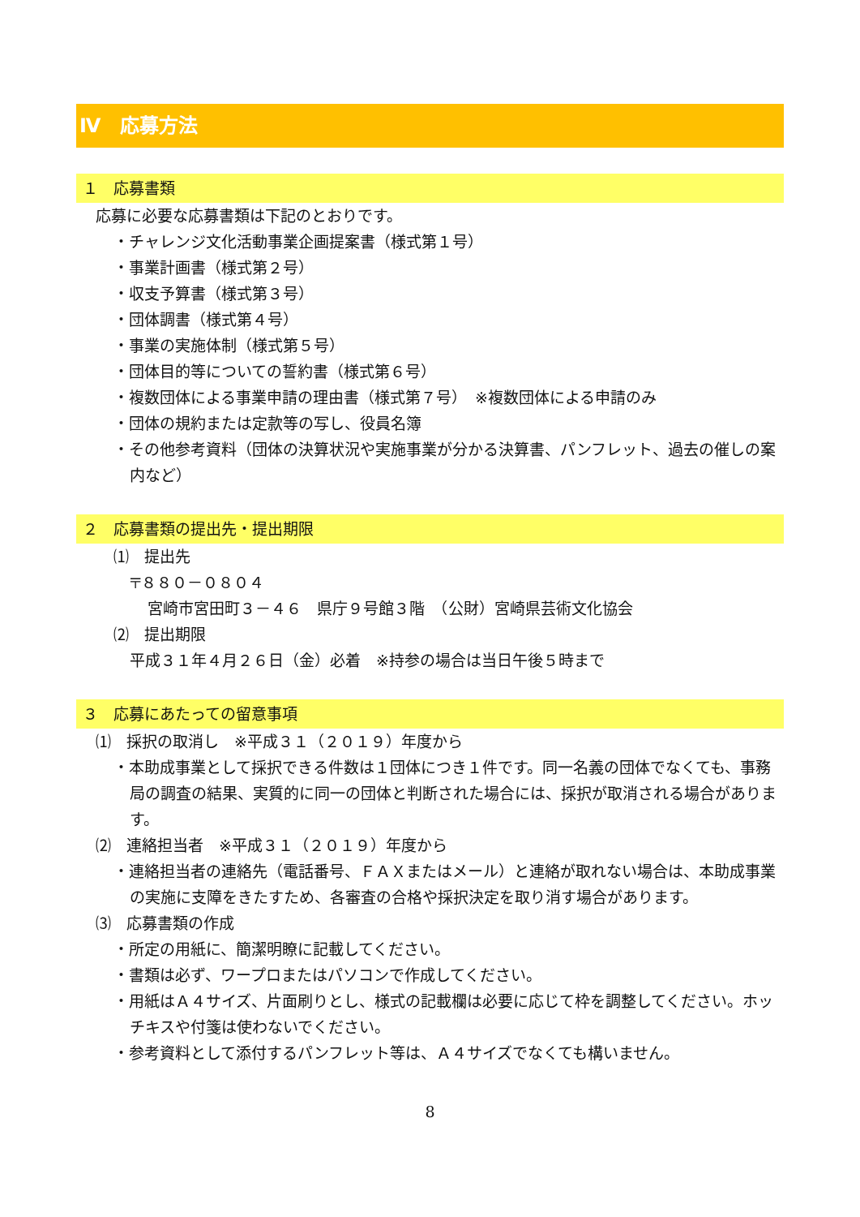Ⅳ　応募方法
１　応募書類
応募に必要な応募書類は下記のとおりです。
・チャレンジ文化活動事業企画提案書（様式第１号）
・事業計画書（様式第２号）
・収支予算書（様式第３号）
・団体調書（様式第４号）
・事業の実施体制（様式第５号）
・団体目的等についての誓約書（様式第６号）
・複数団体による事業申請の理由書（様式第７号）　※複数団体による申請のみ
・団体の規約または定款等の写し、役員名簿
・その他参考資料（団体の決算状況や実施事業が分かる決算書、パンフレット、過去の催しの案内など）
２　応募書類の提出先・提出期限
⑴　提出先
〒８８０－０８０４
宮崎市宮田町３－４６　県庁９号館３階　（公財）宮崎県芸術文化協会
⑵　提出期限
平成３１年４月２６日（金）必着　※持参の場合は当日午後５時まで
３　応募にあたっての留意事項
⑴　採択の取消し　※平成３１（２０１９）年度から
・本助成事業として採択できる件数は１団体につき１件です。同一名義の団体でなくても、事務局の調査の結果、実質的に同一の団体と判断された場合には、採択が取消される場合があります。
⑵　連絡担当者　※平成３１（２０１９）年度から
・連絡担当者の連絡先（電話番号、ＦＡＸまたはメール）と連絡が取れない場合は、本助成事業の実施に支障をきたすため、各審査の合格や採択決定を取り消す場合があります。
⑶　応募書類の作成
・所定の用紙に、簡潔明瞭に記載してください。
・書類は必ず、ワープロまたはパソコンで作成してください。
・用紙はＡ４サイズ、片面刷りとし、様式の記載欄は必要に応じて枠を調整してください。ホッチキスや付箋は使わないでください。
・参考資料として添付するパンフレット等は、Ａ４サイズでなくても構いません。
8